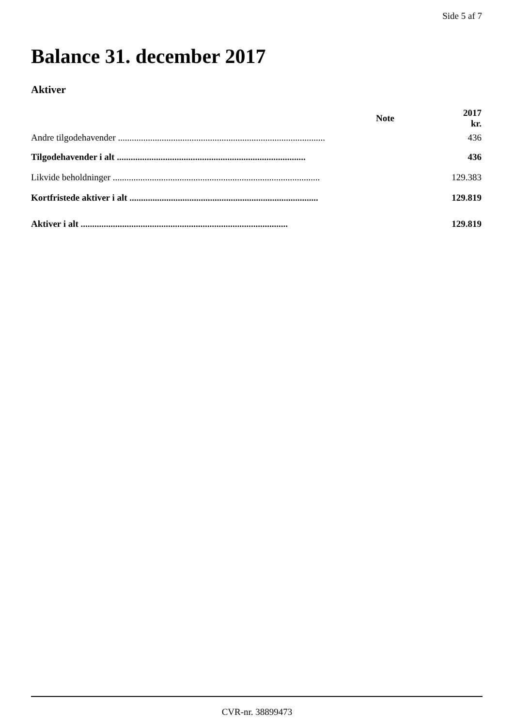Side 5 af 7
Balance 31. december 2017
Aktiver
| | Note | 2017 kr. |
| --- | --- | --- |
| Andre tilgodehavender .......................................................................................... | | 436 |
| Tilgodehavender i alt .................................................................................. | | 436 |
| Likvide beholdninger .......................................................................................... | | 129.383 |
| Kortfristede aktiver i alt .................................................................................. | | 129.819 |
| Aktiver i alt .......................................................................................... | | 129.819 |
CVR-nr. 38899473